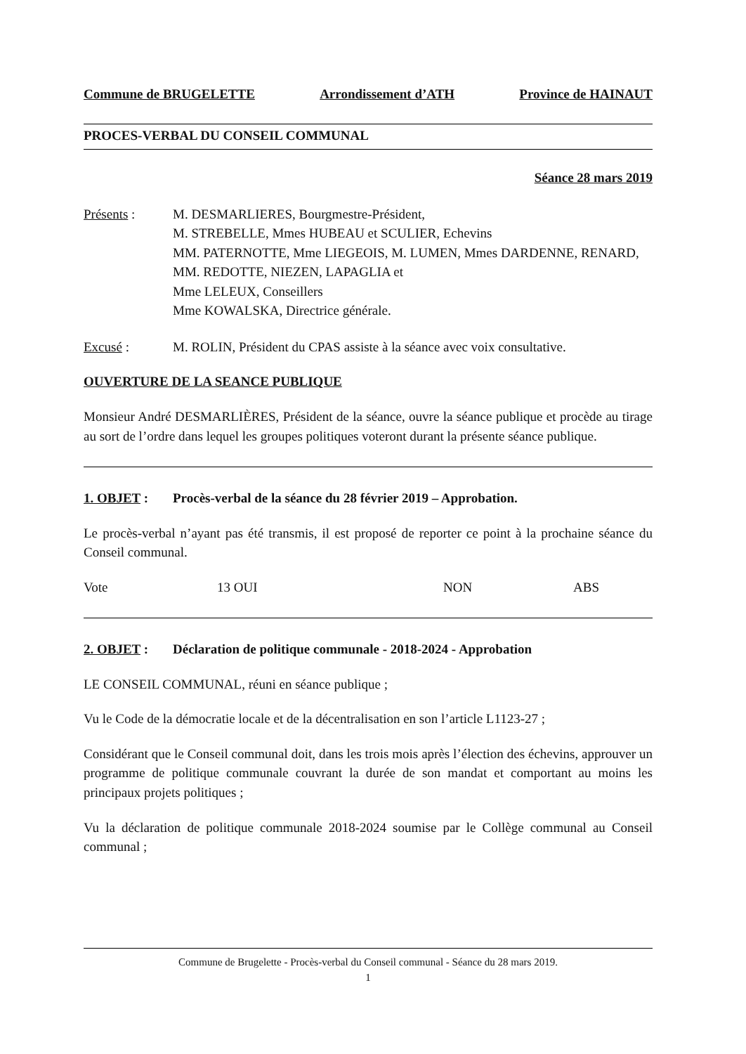Commune de BRUGELETTE Arrondissement d’ATH Province de HAINAUT
PROCES-VERBAL DU CONSEIL COMMUNAL
Séance 28 mars 2019
Présents : M. DESMARLIERES, Bourgmestre-Président,
M. STREBELLE, Mmes HUBEAU et SCULIER, Echevins
MM. PATERNOTTE, Mme LIEGEOIS, M. LUMEN, Mmes DARDENNE, RENARD, MM. REDOTTE, NIEZEN, LAPAGLIA et
Mme LELEUX, Conseillers
Mme KOWALSKA, Directrice générale.
Excusé : M. ROLIN, Président du CPAS assiste à la séance avec voix consultative.
OUVERTURE DE LA SEANCE PUBLIQUE
Monsieur André DESMARLIÈRES, Président de la séance, ouvre la séance publique et procède au tirage au sort de l’ordre dans lequel les groupes politiques voteront durant la présente séance publique.
1. OBJET : Procès-verbal de la séance du 28 février 2019 – Approbation.
Le procès-verbal n’ayant pas été transmis, il est proposé de reporter ce point à la prochaine séance du Conseil communal.
Vote 13 OUI NON ABS
2. OBJET : Déclaration de politique communale - 2018-2024 - Approbation
LE CONSEIL COMMUNAL, réuni en séance publique ;
Vu le Code de la démocratie locale et de la décentralisation en son l’article L1123-27 ;
Considérant que le Conseil communal doit, dans les trois mois après l’élection des échevins, approuver un programme de politique communale couvrant la durée de son mandat et comportant au moins les principaux projets politiques ;
Vu la déclaration de politique communale 2018-2024 soumise par le Collège communal au Conseil communal ;
Commune de Brugelette - Procès-verbal du Conseil communal - Séance du 28 mars 2019.
1